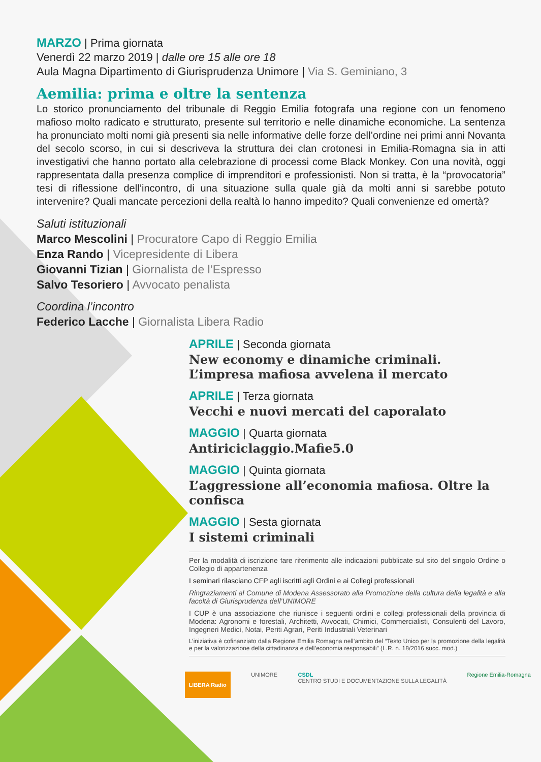MARZO | Prima giornata
Venerdì 22 marzo 2019 | dalle ore 15 alle ore 18
Aula Magna Dipartimento di Giurisprudenza Unimore | Via S. Geminiano, 3
Aemilia: prima e oltre la sentenza
Lo storico pronunciamento del tribunale di Reggio Emilia fotografa una regione con un fenomeno mafioso molto radicato e strutturato, presente sul territorio e nelle dinamiche economiche. La sentenza ha pronunciato molti nomi già presenti sia nelle informative delle forze dell’ordine nei primi anni Novanta del secolo scorso, in cui si descriveva la struttura dei clan crotonesi in Emilia-Romagna sia in atti investigativi che hanno portato alla celebrazione di processi come Black Monkey. Con una novità, oggi rappresentata dalla presenza complice di imprenditori e professionisti. Non si tratta, è la “provocatoria” tesi di riflessione dell’incontro, di una situazione sulla quale già da molti anni si sarebbe potuto intervenire? Quali mancate percezioni della realtà lo hanno impedito? Quali convenienze ed omertà?
Saluti istituzionali
Marco Mescolini | Procuratore Capo di Reggio Emilia
Enza Rando | Vicepresidente di Libera
Giovanni Tizian | Giornalista de l’Espresso
Salvo Tesoriero | Avvocato penalista
Coordina l’incontro
Federico Lacche | Giornalista Libera Radio
APRILE | Seconda giornata
New economy e dinamiche criminali.
L’impresa mafiosa avvelena il mercato
APRILE | Terza giornata
Vecchi e nuovi mercati del caporalato
MAGGIO | Quarta giornata
Antiriciclaggio.Mafie5.0
MAGGIO | Quinta giornata
L’aggressione all’economia mafiosa. Oltre la confisca
MAGGIO | Sesta giornata
I sistemi criminali
Per la modalità di iscrizione fare riferimento alle indicazioni pubblicate sul sito del singolo Ordine o Collegio di appartenenza
I seminari rilasciano CFP agli iscritti agli Ordini e ai Collegi professionali
Ringraziamenti al Comune di Modena Assessorato alla Promozione della cultura della legalità e alla facoltà di Giurisprudenza dell’UNIMORE
I CUP è una associazione che riunisce i seguenti ordini e collegi professionali della provincia di Modena: Agronomi e forestali, Architetti, Avvocati, Chimici, Commercialisti, Consulenti del Lavoro, Ingegneri Medici, Notai, Periti Agrari, Periti Industriali Veterinari
L’iniziativa è cofinanziato dalla Regione Emilia Romagna nell’ambito del “Testo Unico per la promozione della legalità e per la valorizzazione della cittadinanza e dell’economia responsabili” (L.R. n. 18/2016 succ. mod.)
LIBERA Radio UNIMORE CSDL
CENTRO STUDI E DOCUMENTAZIONE SULLA LEGALITÀ Regione Emilia-Romagna